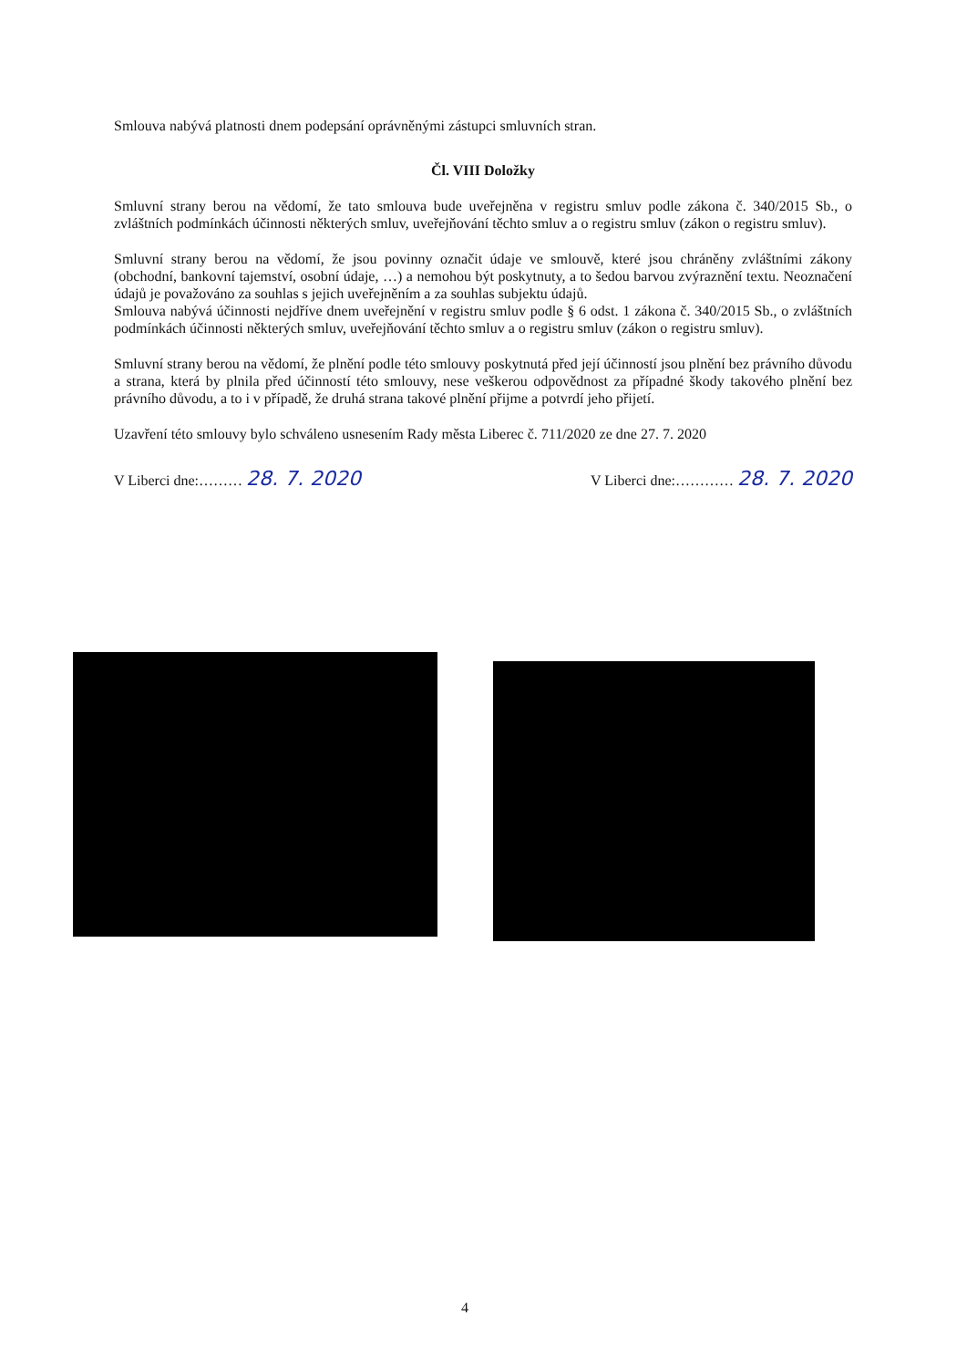Smlouva nabývá platnosti dnem podepsání oprávněnými zástupci smluvních stran.
Čl. VIII Doložky
Smluvní strany berou na vědomí, že tato smlouva bude uveřejněna v registru smluv podle zákona č. 340/2015 Sb., o zvláštních podmínkách účinnosti některých smluv, uveřejňování těchto smluv a o registru smluv (zákon o registru smluv).
Smluvní strany berou na vědomí, že jsou povinny označit údaje ve smlouvě, které jsou chráněny zvláštními zákony (obchodní, bankovní tajemství, osobní údaje, …) a nemohou být poskytnuty, a to šedou barvou zvýraznění textu. Neoznačení údajů je považováno za souhlas s jejich uveřejněním a za souhlas subjektu údajů.
Smlouva nabývá účinnosti nejdříve dnem uveřejnění v registru smluv podle § 6 odst. 1 zákona č. 340/2015 Sb., o zvláštních podmínkách účinnosti některých smluv, uveřejňování těchto smluv a o registru smluv (zákon o registru smluv).
Smluvní strany berou na vědomí, že plnění podle této smlouvy poskytnutá před její účinností jsou plnění bez právního důvodu a strana, která by plnila před účinností této smlouvy, nese veškerou odpovědnost za případné škody takového plnění bez právního důvodu, a to i v případě, že druhá strana takové plnění přijme a potvrdí jeho přijetí.
Uzavření této smlouvy bylo schváleno usnesením Rady města Liberec č. 711/2020 ze dne 27. 7. 2020
V Liberci dne:……… 28. 7. 2020
V Liberci dne:………… 28. 7. 2020
4